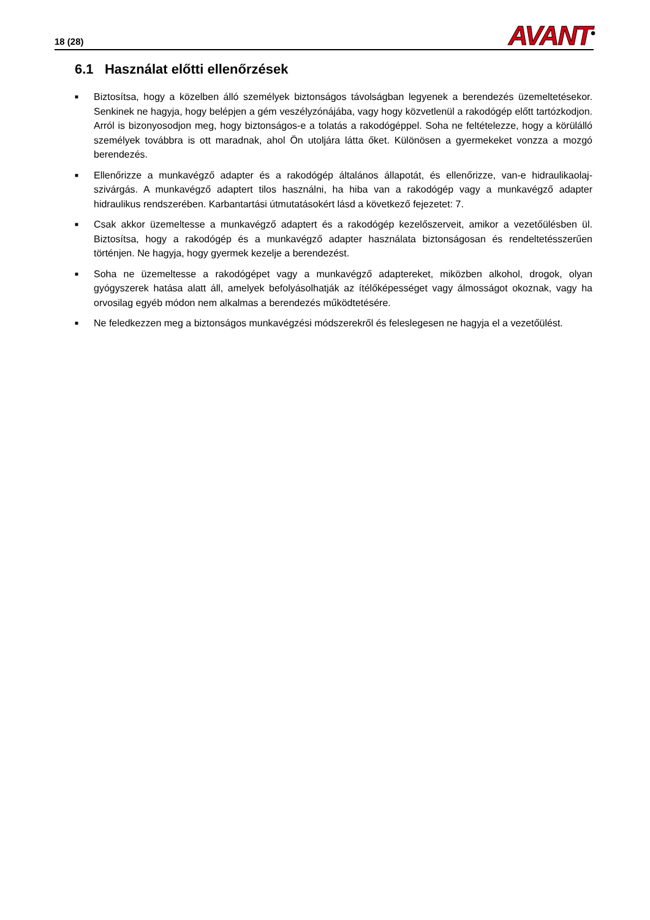18 (28)
AVANT<sup>®</sup>
6.1 Használat előtti ellenőrzések
■ Biztosítsa, hogy a közelben álló személyek biztonságos távolságban legyenek a berendezés üzemeltetésekor. Senkinek ne hagyja, hogy belépjen a gém veszélyzónájába, vagy hogy közvetlenül a rakodógép előtt tartózkodjon. Arról is bizonyosodjon meg, hogy biztonságos-e a tolatás a rakodógéppel. Soha ne feltételezze, hogy a körülálló személyek továbbra is ott maradnak, ahol Ön utoljára látta őket. Különösen a gyermekeket vonzza a mozgó berendezés.
■ Ellenőrizze a munkavégző adapter és a rakodógép általános állapotát, és ellenőrizze, van-e hidraulikaolaj-szivárgás. A munkavégző adaptert tilos használni, ha hiba van a rakodógép vagy a munkavégző adapter hidraulikus rendszerében. Karbantartási útmutatásokért lásd a következő fejezetet: 7.
■ Csak akkor üzemeltesse a munkavégző adaptert és a rakodógép kezelőszerveit, amikor a vezetőülésben ül. Biztosítsa, hogy a rakodógép és a munkavégző adapter használata biztonságosan és rendeltetésszerűen történjen. Ne hagyja, hogy gyermek kezelje a berendezést.
■ Soha ne üzemeltesse a rakodógépet vagy a munkavégző adaptereket, miközben alkohol, drogok, olyan gyógyszerek hatása alatt áll, amelyek befolyásolhatják az ítélőképességet vagy álmosságot okoznak, vagy ha orvosilag egyéb módon nem alkalmas a berendezés működtetésére.
■ Ne feledkezzen meg a biztonságos munkavégzési módszerekről és feleslegesen ne hagyja el a vezetőülést.